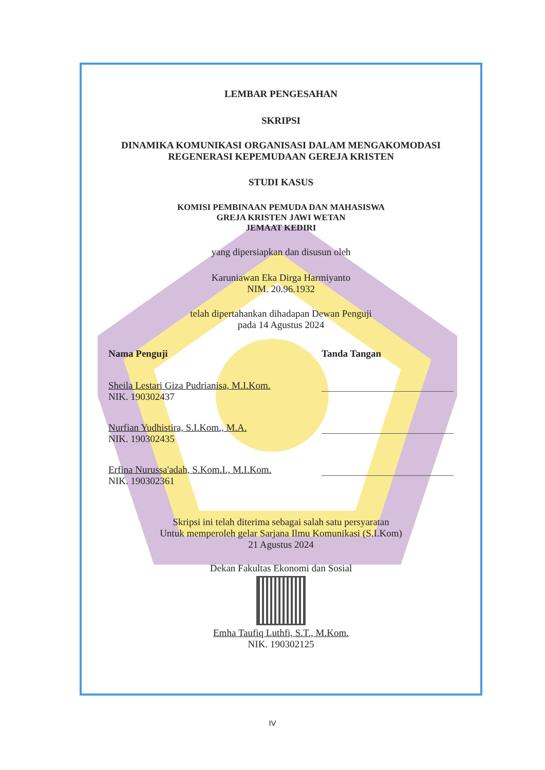LEMBAR PENGESAHAN
SKRIPSI
DINAMIKA KOMUNIKASI ORGANISASI DALAM MENGAKOMODASI
REGENERASI KEPEMUDAAN GEREJA KRISTEN
STUDI KASUS
KOMISI PEMBINAAN PEMUDA DAN MAHASISWA
GREJA KRISTEN JAWI WETAN
JEMAAT KEDIRI
yang dipersiapkan dan disusun oleh
Karuniawan Eka Dirga Harmiyanto
NIM. 20.96.1932
telah dipertahankan dihadapan Dewan Penguji
pada 14 Agustus 2024
Nama Penguji Tanda Tangan
Sheila Lestari Giza Pudrianisa, M.I.Kom.
NIK. 190302437
Nurfian Yudhistira, S.I.Kom., M.A.
NIK. 190302435
Erfina Nurussa'adah, S.Kom.I., M.I.Kom.
NIK. 190302361
Skripsi ini telah diterima sebagai salah satu persyaratan
Untuk memperoleh gelar Sarjana Ilmu Komunikasi (S.I.Kom)
21 Agustus 2024
Dekan Fakultas Ekonomi dan Sosial
Emha Taufiq Luthfi, S.T., M.Kom.
NIK. 190302125
IV